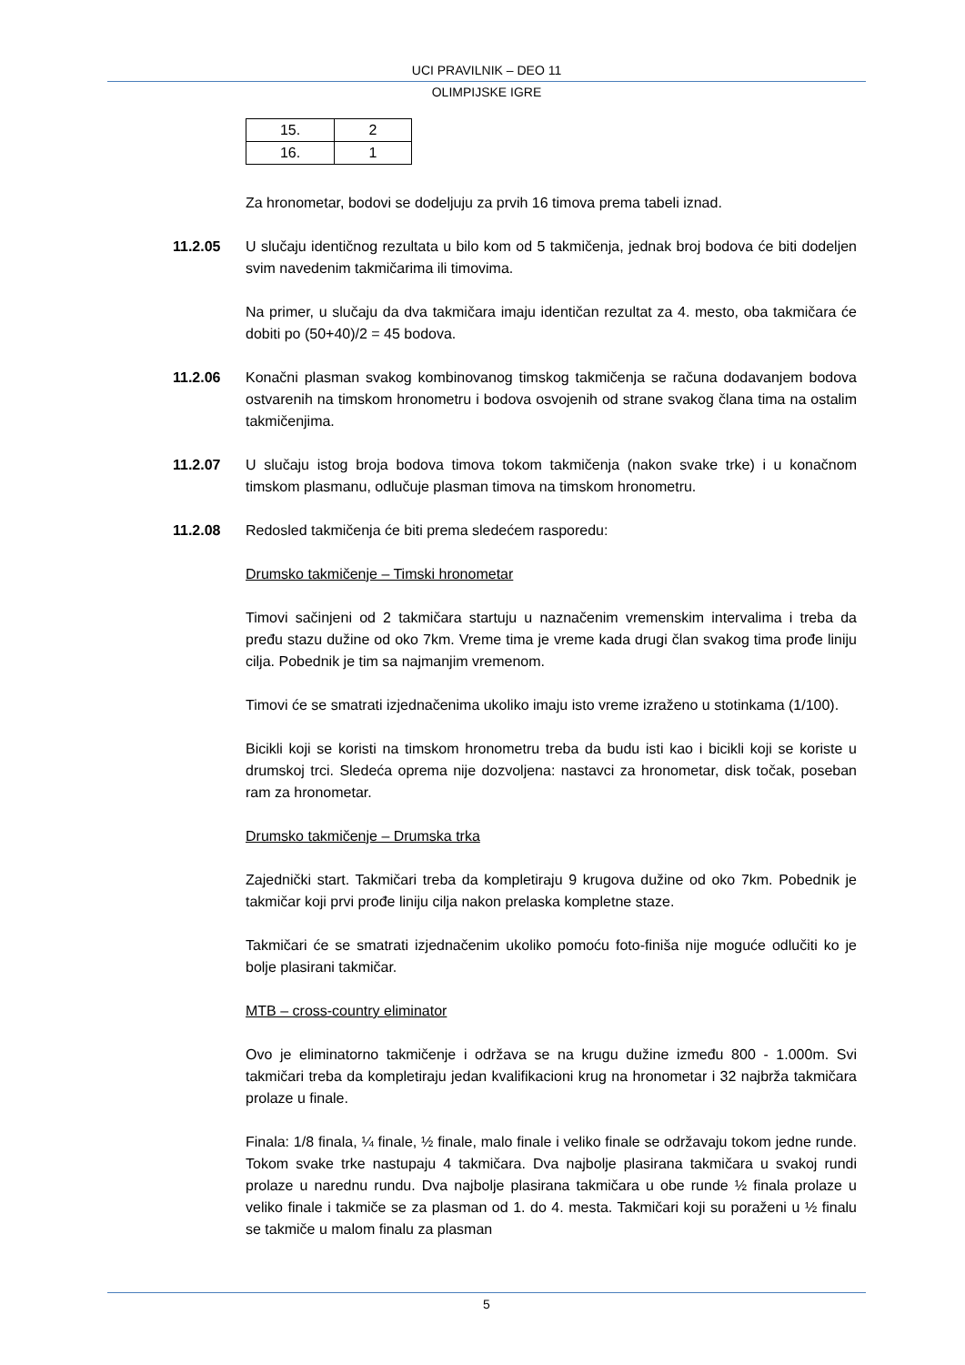UCI PRAVILNIK – DEO 11
OLIMPIJSKE IGRE
| 15. | 2 |
| 16. | 1 |
Za hronometar, bodovi se dodeljuju za prvih 16 timova prema tabeli iznad.
11.2.05 U slučaju identičnog rezultata u bilo kom od 5 takmičenja, jednak broj bodova će biti dodeljen svim navedenim takmičarima ili timovima.
Na primer, u slučaju da dva takmičara imaju identičan rezultat za 4. mesto, oba takmičara će dobiti po (50+40)/2 = 45 bodova.
11.2.06 Konačni plasman svakog kombinovanog timskog takmičenja se računa dodavanjem bodova ostvarenih na timskom hronometru i bodova osvojenih od strane svakog člana tima na ostalim takmičenjima.
11.2.07 U slučaju istog broja bodova timova tokom takmičenja (nakon svake trke) i u konačnom timskom plasmanu, odlučuje plasman timova na timskom hronometru.
11.2.08 Redosled takmičenja će biti prema sledećem rasporedu:
Drumsko takmičenje – Timski hronometar
Timovi sačinjeni od 2 takmičara startuju u naznačenim vremenskim intervalima i treba da pređu stazu dužine od oko 7km. Vreme tima je vreme kada drugi član svakog tima prođe liniju cilja. Pobednik je tim sa najmanjim vremenom.
Timovi će se smatrati izjednačenima ukoliko imaju isto vreme izraženo u stotinkama (1/100).
Bicikli koji se koristi na timskom hronometru treba da budu isti kao i bicikli koji se koriste u drumskoj trci. Sledeća oprema nije dozvoljena: nastavci za hronometar, disk točak, poseban ram za hronometar.
Drumsko takmičenje – Drumska trka
Zajednički start. Takmičari treba da kompletiraju 9 krugova dužine od oko 7km. Pobednik je takmičar koji prvi prođe liniju cilja nakon prelaska kompletne staze.
Takmičari će se smatrati izjednačenim ukoliko pomoću foto-finiša nije moguće odlučiti ko je bolje plasirani takmičar.
MTB – cross-country eliminator
Ovo je eliminatorno takmičenje i održava se na krugu dužine između 800 - 1.000m. Svi takmičari treba da kompletiraju jedan kvalifikacioni krug na hronometar i 32 najbrža takmičara prolaze u finale.
Finala: 1/8 finala, ¼ finale, ½ finale, malo finale i veliko finale se održavaju tokom jedne runde. Tokom svake trke nastupaju 4 takmičara. Dva najbolje plasirana takmičara u svakoj rundi prolaze u narednu rundu. Dva najbolje plasirana takmičara u obe runde ½ finala prolaze u veliko finale i takmiče se za plasman od 1. do 4. mesta. Takmičari koji su poraženi u ½ finalu se takmiče u malom finalu za plasman
5